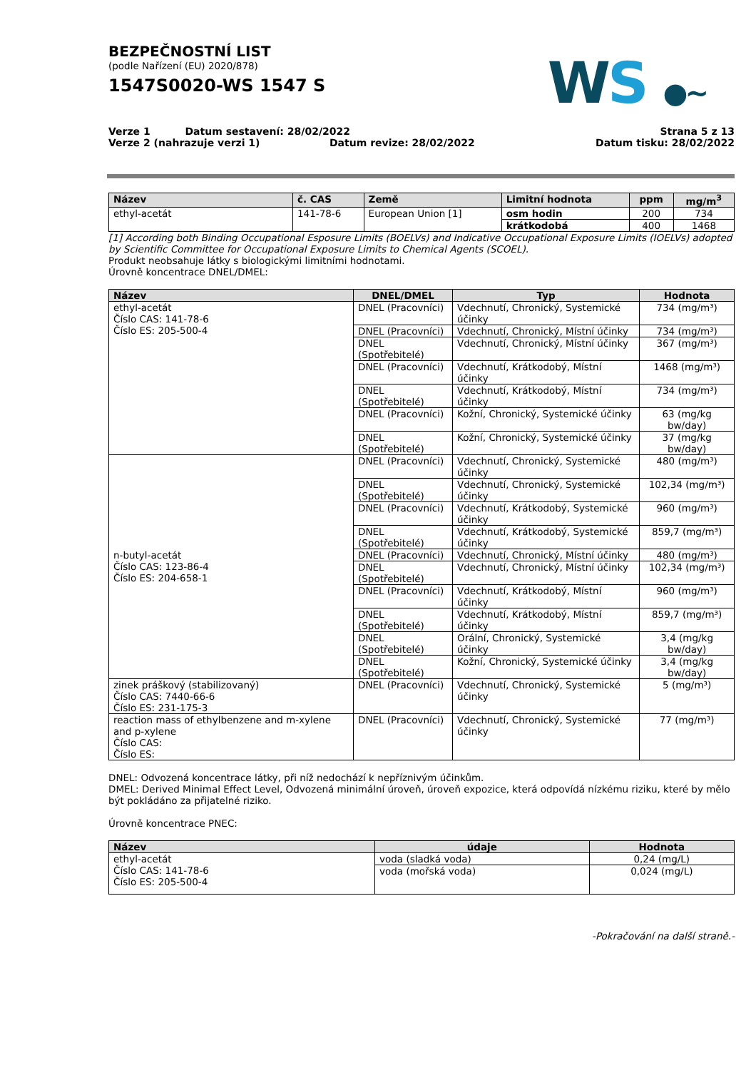BEZPEČNOSTNÍ LIST
(podle Nařízení (EU) 2020/878)
1547S0020-WS 1547 S
WS ●~
Verze 1 Datum sestavení: 28/02/2022
Verze 2 (nahrazuje verzi 1) Datum revize: 28/02/2022
Strana 5 z 13
Datum tisku: 28/02/2022
| Název | č. CAS | Země | Limitní hodnota | ppm | mg/m<sup>3</sup> |
| --- | --- | --- | --- | --- | --- |
| ethyl-acetát | 141-78-6 | European Union [1] | osm hodin | 200 | 734 |
| | | | krátkodobá | 400 | 1468 |
[1] According both Binding Occupational Esposure Limits (BOELVs) and Indicative Occupational Exposure Limits (IOELVs) adopted by Scientific Committee for Occupational Exposure Limits to Chemical Agents (SCOEL).
Produkt neobsahuje látky s biologickými limitními hodnotami.
Úrovně koncentrace DNEL/DMEL:
| Název | DNEL/DMEL | Typ | Hodnota |
| --- | --- | --- | --- |
| ethyl-acetát Číslo CAS: 141-78-6 Číslo ES: 205-500-4 | DNEL (Pracovníci) | Vdechnutí, Chronický, Systemické účinky | 734 (mg/m³) |
| | DNEL (Pracovníci) | Vdechnutí, Chronický, Místní účinky | 734 (mg/m³) |
| | DNEL (Spotřebitelé) | Vdechnutí, Chronický, Místní účinky | 367 (mg/m³) |
| | DNEL (Pracovníci) | Vdechnutí, Krátkodobý, Místní účinky | 1468 (mg/m³) |
| | DNEL (Spotřebitelé) | Vdechnutí, Krátkodobý, Místní účinky | 734 (mg/m³) |
| | DNEL (Pracovníci) | Kožní, Chronický, Systemické účinky | 63 (mg/kg bw/day) |
| | DNEL (Spotřebitelé) | Kožní, Chronický, Systemické účinky | 37 (mg/kg bw/day) |
| n-butyl-acetát Číslo CAS: 123-86-4 Číslo ES: 204-658-1 | DNEL (Pracovníci) | Vdechnutí, Chronický, Systemické účinky | 480 (mg/m³) |
| | DNEL (Spotřebitelé) | Vdechnutí, Chronický, Systemické účinky | 102,34 (mg/m³) |
| | DNEL (Pracovníci) | Vdechnutí, Krátkodobý, Systemické účinky | 960 (mg/m³) |
| | DNEL (Spotřebitelé) | Vdechnutí, Krátkodobý, Systemické účinky | 859,7 (mg/m³) |
| | DNEL (Pracovníci) | Vdechnutí, Chronický, Místní účinky | 480 (mg/m³) |
| | DNEL (Spotřebitelé) | Vdechnutí, Chronický, Místní účinky | 102,34 (mg/m³) |
| | DNEL (Pracovníci) | Vdechnutí, Krátkodobý, Místní účinky | 960 (mg/m³) |
| | DNEL (Spotřebitelé) | Vdechnutí, Krátkodobý, Místní účinky | 859,7 (mg/m³) |
| | DNEL (Spotřebitelé) | Orální, Chronický, Systemické účinky | 3,4 (mg/kg bw/day) |
| | DNEL (Spotřebitelé) | Kožní, Chronický, Systemické účinky | 3,4 (mg/kg bw/day) |
| zinek práškový (stabilizovaný) Číslo CAS: 7440-66-6 Číslo ES: 231-175-3 | DNEL (Pracovníci) | Vdechnutí, Chronický, Systemické účinky | 5 (mg/m³) |
| reaction mass of ethylbenzene and m-xylene and p-xylene Číslo CAS: Číslo ES: | DNEL (Pracovníci) | Vdechnutí, Chronický, Systemické účinky | 77 (mg/m³) |
DNEL: Odvozená koncentrace látky, při níž nedochází k nepříznivým účinkům.
DMEL: Derived Minimal Effect Level, Odvozená minimální úroveň, úroveň expozice, která odpovídá nízkému riziku, které by mělo být pokládáno za přijatelné riziko.
Úrovně koncentrace PNEC:
| Název | údaje | Hodnota |
| --- | --- | --- |
| ethyl-acetát Číslo CAS: 141-78-6 Číslo ES: 205-500-4 | voda (sladká voda) | 0,24 (mg/L) |
| | voda (mořská voda) | 0,024 (mg/L) |
-Pokračování na další straně.-